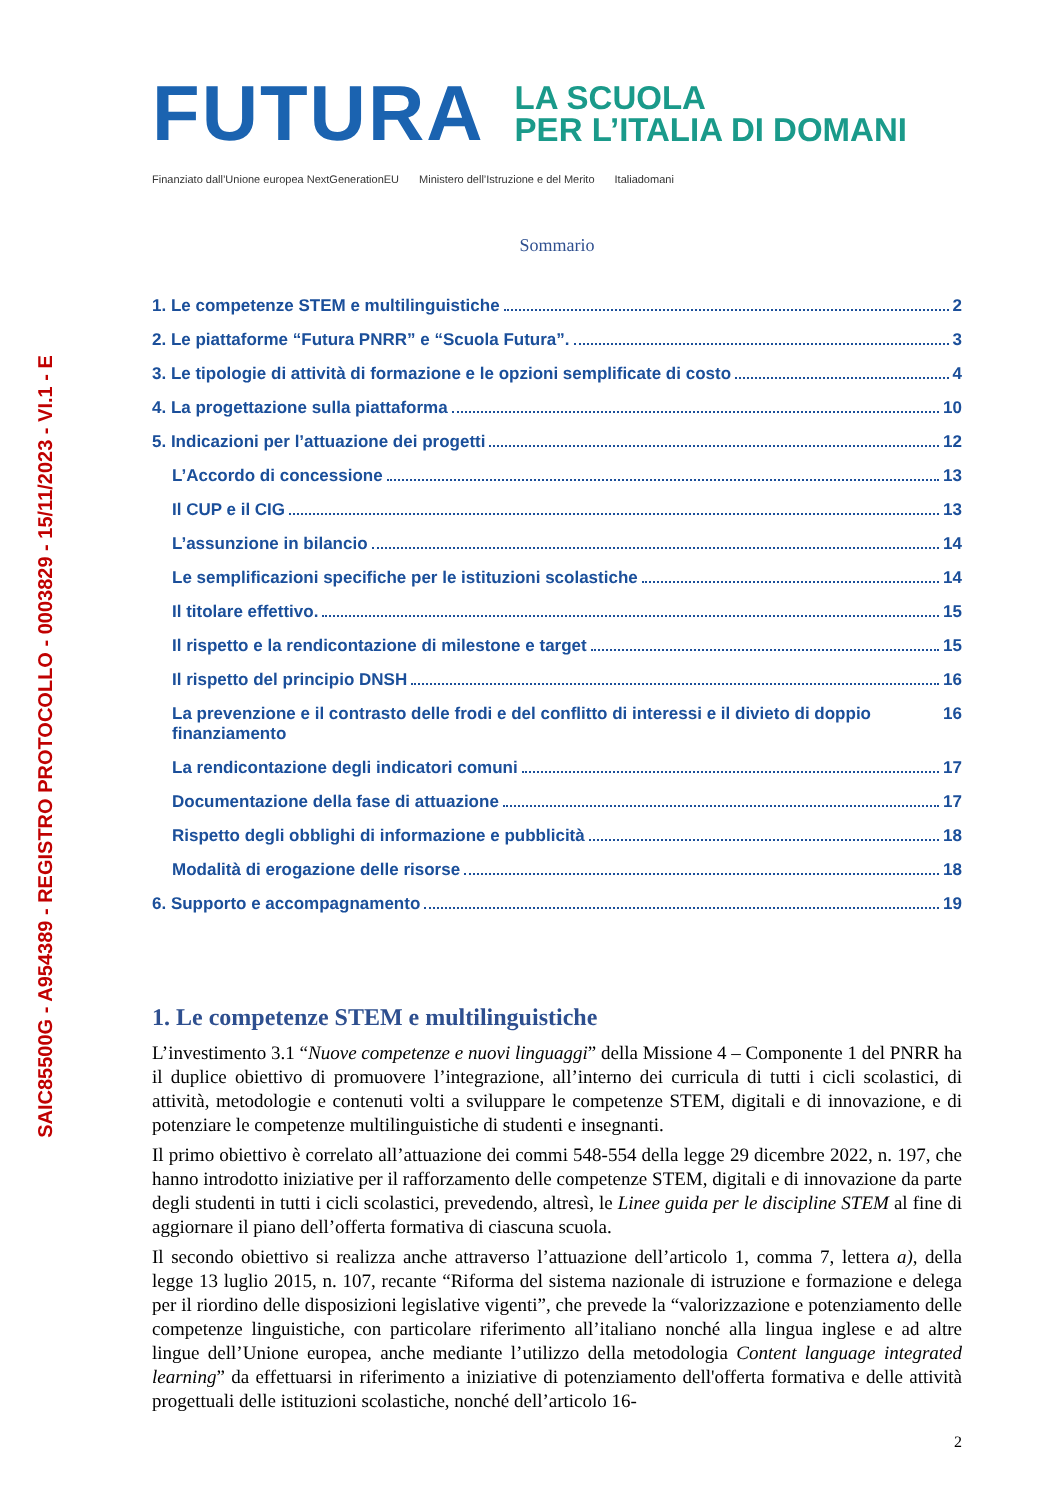SAIC85500G - A954389 - REGISTRO PROTOCOLLO - 0003829 - 15/11/2023 - VI.1 - E
FUTURA
LA SCUOLA
PER L’ITALIA DI DOMANI
Finanziato dall’Unione europea NextGenerationEU Ministero dell’Istruzione e del Merito Italiadomani
Sommario
1. Le competenze STEM e multilinguistiche 2
2. Le piattaforme “Futura PNRR” e “Scuola Futura”. 3
3. Le tipologie di attività di formazione e le opzioni semplificate di costo 4
4. La progettazione sulla piattaforma 10
5. Indicazioni per l’attuazione dei progetti 12
L’Accordo di concessione 13
Il CUP e il CIG 13
L’assunzione in bilancio 14
Le semplificazioni specifiche per le istituzioni scolastiche 14
Il titolare effettivo. 15
Il rispetto e la rendicontazione di milestone e target 15
Il rispetto del principio DNSH 16
La prevenzione e il contrasto delle frodi e del conflitto di interessi e il divieto di doppio finanziamento 16
La rendicontazione degli indicatori comuni 17
Documentazione della fase di attuazione 17
Rispetto degli obblighi di informazione e pubblicità 18
Modalità di erogazione delle risorse 18
6. Supporto e accompagnamento 19
1. Le competenze STEM e multilinguistiche
L’investimento 3.1 “Nuove competenze e nuovi linguaggi” della Missione 4 – Componente 1 del PNRR ha il duplice obiettivo di promuovere l’integrazione, all’interno dei curricula di tutti i cicli scolastici, di attività, metodologie e contenuti volti a sviluppare le competenze STEM, digitali e di innovazione, e di potenziare le competenze multilinguistiche di studenti e insegnanti.
Il primo obiettivo è correlato all’attuazione dei commi 548-554 della legge 29 dicembre 2022, n. 197, che hanno introdotto iniziative per il rafforzamento delle competenze STEM, digitali e di innovazione da parte degli studenti in tutti i cicli scolastici, prevedendo, altresì, le Linee guida per le discipline STEM al fine di aggiornare il piano dell’offerta formativa di ciascuna scuola.
Il secondo obiettivo si realizza anche attraverso l’attuazione dell’articolo 1, comma 7, lettera a), della legge 13 luglio 2015, n. 107, recante “Riforma del sistema nazionale di istruzione e formazione e delega per il riordino delle disposizioni legislative vigenti”, che prevede la “valorizzazione e potenziamento delle competenze linguistiche, con particolare riferimento all’italiano nonché alla lingua inglese e ad altre lingue dell’Unione europea, anche mediante l’utilizzo della metodologia Content language integrated learning” da effettuarsi in riferimento a iniziative di potenziamento dell'offerta formativa e delle attività progettuali delle istituzioni scolastiche, nonché dell’articolo 16-
2